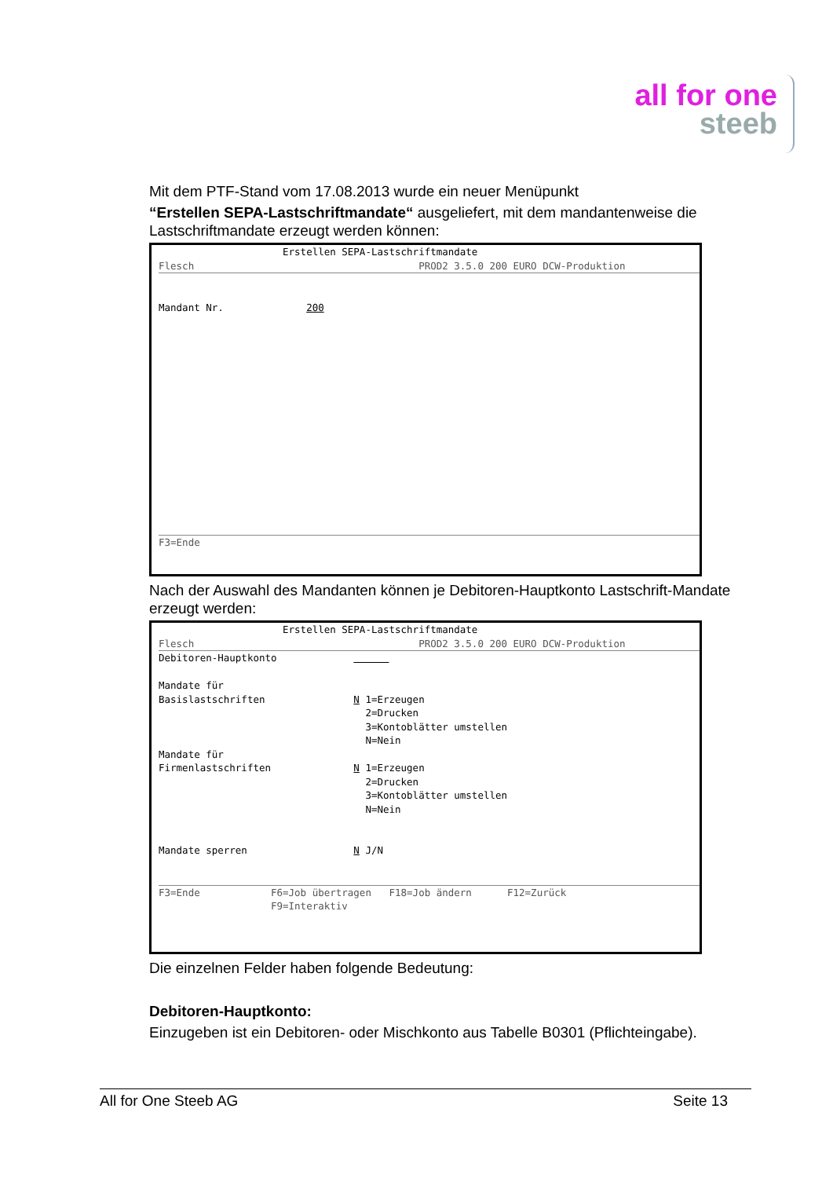all for one
steeb
Mit dem PTF-Stand vom 17.08.2013 wurde ein neuer Menüpunkt
“Erstellen SEPA-Lastschriftmandate“ ausgeliefert, mit dem mandantenweise die Lastschriftmandate erzeugt werden können:
                     Erstellen SEPA-Lastschriftmandate
Flesch                                      PROD2 3.5.0 200 EURO DCW-Produktion
Mandant Nr.              200
F3=Ende
Nach der Auswahl des Mandanten können je Debitoren-Hauptkonto Lastschrift-Mandate erzeugt werden:
                     Erstellen SEPA-Lastschriftmandate
Flesch                                      PROD2 3.5.0 200 EURO DCW-Produktion
Debitoren-Hauptkonto                   

Mandate für
Basislastschriften               N 1=Erzeugen
                                   2=Drucken
                                   3=Kontoblätter umstellen
                                   N=Nein
Mandate für
Firmenlastschriften              N 1=Erzeugen
                                   2=Drucken
                                   3=Kontoblätter umstellen
                                   N=Nein


Mandate sperren                  N J/N
F3=Ende            F6=Job übertragen   F18=Job ändern      F12=Zurück
                   F9=Interaktiv
Die einzelnen Felder haben folgende Bedeutung:
Debitoren-Hauptkonto:
Einzugeben ist ein Debitoren- oder Mischkonto aus Tabelle B0301 (Pflichteingabe).
All for One Steeb AG Seite 13